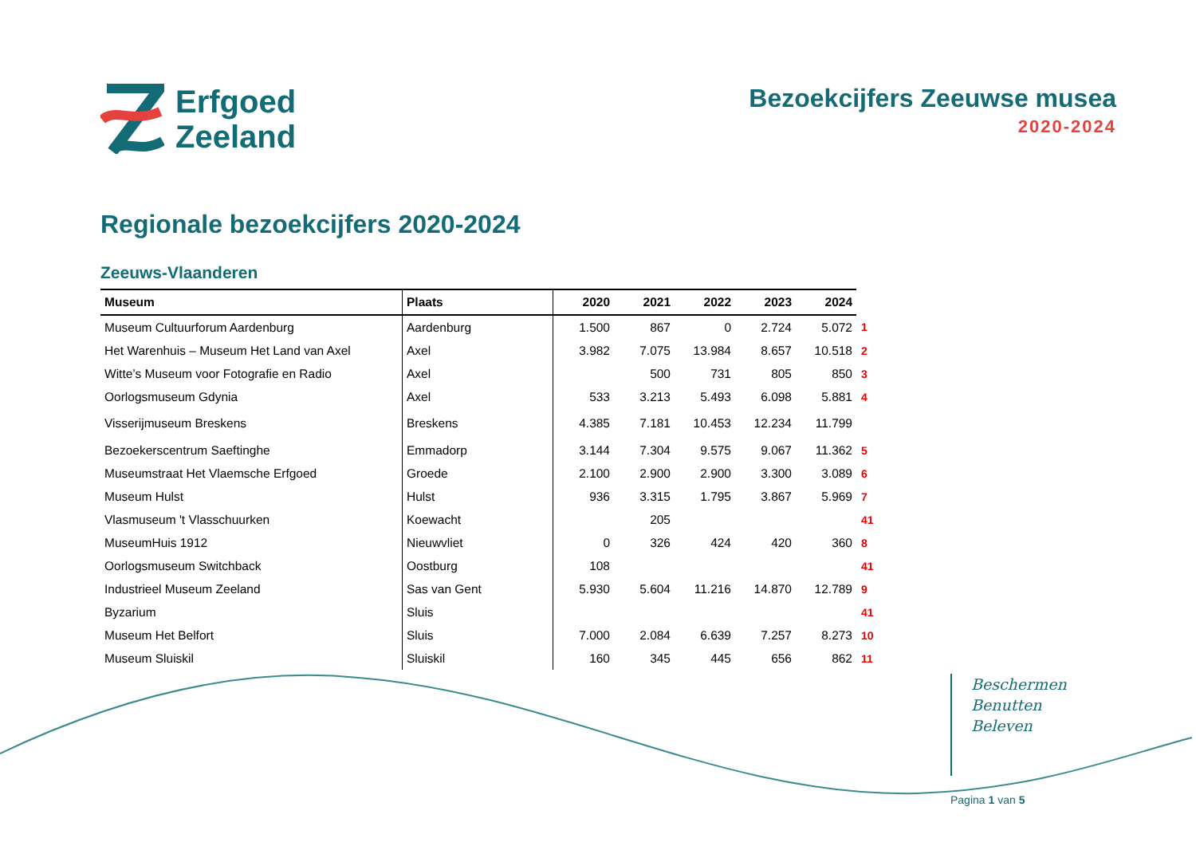Erfgoed
Zeeland
Bezoekcijfers Zeeuwse musea
2020-2024
Regionale bezoekcijfers 2020-2024
Zeeuws-Vlaanderen
| Museum | Plaats | 2020 | 2021 | 2022 | 2023 | 2024 | |
| Museum Cultuurforum Aardenburg | Aardenburg | 1.500 | 867 | 0 | 2.724 | 5.072 | 1 |
| Het Warenhuis – Museum Het Land van Axel | Axel | 3.982 | 7.075 | 13.984 | 8.657 | 10.518 | 2 |
| Witte’s Museum voor Fotografie en Radio | Axel | | 500 | 731 | 805 | 850 | 3 |
| Oorlogsmuseum Gdynia | Axel | 533 | 3.213 | 5.493 | 6.098 | 5.881 | 4 |
| Visserijmuseum Breskens | Breskens | 4.385 | 7.181 | 10.453 | 12.234 | 11.799 | |
| Bezoekerscentrum Saeftinghe | Emmadorp | 3.144 | 7.304 | 9.575 | 9.067 | 11.362 | 5 |
| Museumstraat Het Vlaemsche Erfgoed | Groede | 2.100 | 2.900 | 2.900 | 3.300 | 3.089 | 6 |
| Museum Hulst | Hulst | 936 | 3.315 | 1.795 | 3.867 | 5.969 | 7 |
| Vlasmuseum 't Vlasschuurken | Koewacht | | 205 | | | | 41 |
| MuseumHuis 1912 | Nieuwvliet | 0 | 326 | 424 | 420 | 360 | 8 |
| Oorlogsmuseum Switchback | Oostburg | 108 | | | | | 41 |
| Industrieel Museum Zeeland | Sas van Gent | 5.930 | 5.604 | 11.216 | 14.870 | 12.789 | 9 |
| Byzarium | Sluis | | | | | | 41 |
| Museum Het Belfort | Sluis | 7.000 | 2.084 | 6.639 | 7.257 | 8.273 | 10 |
| Museum Sluiskil | Sluiskil | 160 | 345 | 445 | 656 | 862 | 11 |
Beschermen
Benutten
Beleven
Pagina 1 van 5